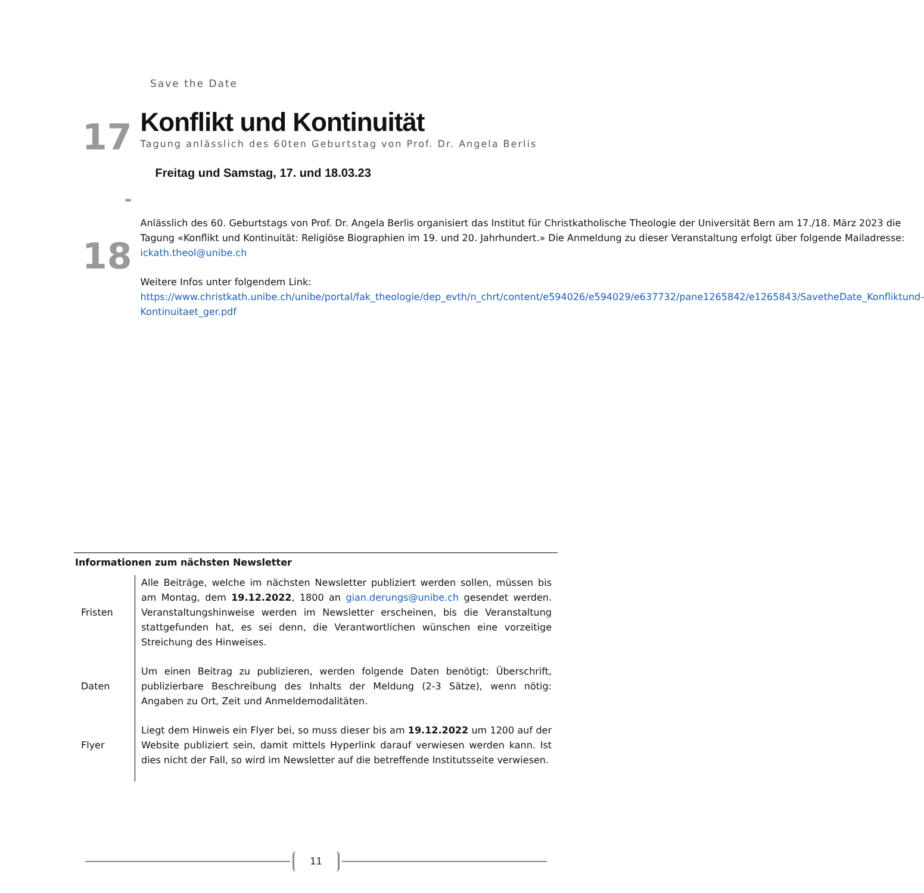Save the Date
17
-
18
Konflikt und Kontinuität
Tagung anlässlich des 60ten Geburtstag von Prof. Dr. Angela Berlis
Freitag und Samstag, 17. und 18.03.23
Anlässlich des 60. Geburtstags von Prof. Dr. Angela Berlis organisiert das Institut für Christkatholische Theologie der Universität Bern am 17./18. März 2023 die Tagung «Konflikt und Kontinuität: Religiöse Biographien im 19. und 20. Jahrhundert.» Die Anmeldung zu dieser Veranstaltung erfolgt über folgende Mailadresse: ickath.theol@unibe.ch
Weitere Infos unter folgendem Link: https://www.christkath.unibe.ch/unibe/portal/fak_theologie/dep_evth/n_chrt/content/e594026/e594029/e637732/pane1265842/e1265843/SavetheDate_Konfliktund-Kontinuitaet_ger.pdf
Informationen zum nächsten Newsletter
| Fristen | Alle Beiträge, welche im nächsten Newsletter publiziert werden sollen, müssen bis am Montag, dem 19.12.2022 , 1800 an gian.derungs@unibe.ch gesendet werden. Veranstaltungshinweise werden im Newsletter erscheinen, bis die Veranstaltung stattgefunden hat, es sei denn, die Verantwortlichen wünschen eine vorzeitige Streichung des Hinweises. |
| Daten | Um einen Beitrag zu publizieren, werden folgende Daten benötigt: Überschrift, publizierbare Beschreibung des Inhalts der Meldung (2-3 Sätze), wenn nötig: Angaben zu Ort, Zeit und Anmeldemodalitäten. |
| Flyer | Liegt dem Hinweis ein Flyer bei, so muss dieser bis am 19.12.2022 um 1200 auf der Website publiziert sein, damit mittels Hyperlink darauf verwiesen werden kann. Ist dies nicht der Fall, so wird im Newsletter auf die betreffende Institutsseite verwiesen. |
11